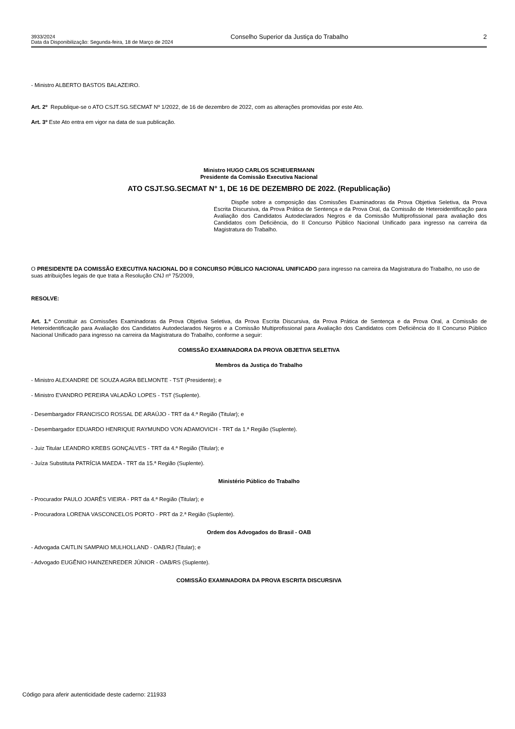3933/2024
Data da Disponibilização: Segunda-feira, 18 de Março de 2024
Conselho Superior da Justiça do Trabalho
2
- Ministro ALBERTO BASTOS BALAZEIRO.
Art. 2º Republique-se o ATO CSJT.SG.SECMAT Nº 1/2022, de 16 de dezembro de 2022, com as alterações promovidas por este Ato.
Art. 3º Este Ato entra em vigor na data de sua publicação.
Ministro HUGO CARLOS SCHEUERMANN
Presidente da Comissão Executiva Nacional
ATO CSJT.SG.SECMAT N° 1, DE 16 DE DEZEMBRO DE 2022. (Republicação)
Dispõe sobre a composição das Comissões Examinadoras da Prova Objetiva Seletiva, da Prova Escrita Discursiva, da Prova Prática de Sentença e da Prova Oral, da Comissão de Heteroidentificação para Avaliação dos Candidatos Autodeclarados Negros e da Comissão Multiprofissional para avaliação dos Candidatos com Deficiência, do II Concurso Público Nacional Unificado para ingresso na carreira da Magistratura do Trabalho.
O PRESIDENTE DA COMISSÃO EXECUTIVA NACIONAL DO II CONCURSO PÚBLICO NACIONAL UNIFICADO para ingresso na carreira da Magistratura do Trabalho, no uso de suas atribuições legais de que trata a Resolução CNJ nº 75/2009,
RESOLVE:
Art. 1.º Constituir as Comissões Examinadoras da Prova Objetiva Seletiva, da Prova Escrita Discursiva, da Prova Prática de Sentença e da Prova Oral, a Comissão de Heteroidentificação para Avaliação dos Candidatos Autodeclarados Negros e a Comissão Multiprofissional para Avaliação dos Candidatos com Deficiência do II Concurso Público Nacional Unificado para ingresso na carreira da Magistratura do Trabalho, conforme a seguir:
COMISSÃO EXAMINADORA DA PROVA OBJETIVA SELETIVA
Membros da Justiça do Trabalho
- Ministro ALEXANDRE DE SOUZA AGRA BELMONTE - TST (Presidente); e
- Ministro EVANDRO PEREIRA VALADÃO LOPES - TST (Suplente).
- Desembargador FRANCISCO ROSSAL DE ARAÚJO - TRT da 4.ª Região (Titular); e
- Desembargador EDUARDO HENRIQUE RAYMUNDO VON ADAMOVICH - TRT da 1.ª Região (Suplente).
- Juiz Titular LEANDRO KREBS GONÇALVES - TRT da 4.ª Região (Titular); e
- Juíza Substituta PATRÍCIA MAEDA - TRT da 15.ª Região (Suplente).
Ministério Público do Trabalho
- Procurador PAULO JOARÊS VIEIRA - PRT da 4.ª Região (Titular); e
- Procuradora LORENA VASCONCELOS PORTO - PRT da 2.ª Região (Suplente).
Ordem dos Advogados do Brasil - OAB
- Advogada CAITLIN SAMPAIO MULHOLLAND - OAB/RJ (Titular); e
- Advogado EUGÊNIO HAINZENREDER JÚNIOR - OAB/RS (Suplente).
COMISSÃO EXAMINADORA DA PROVA ESCRITA DISCURSIVA
Código para aferir autenticidade deste caderno: 211933